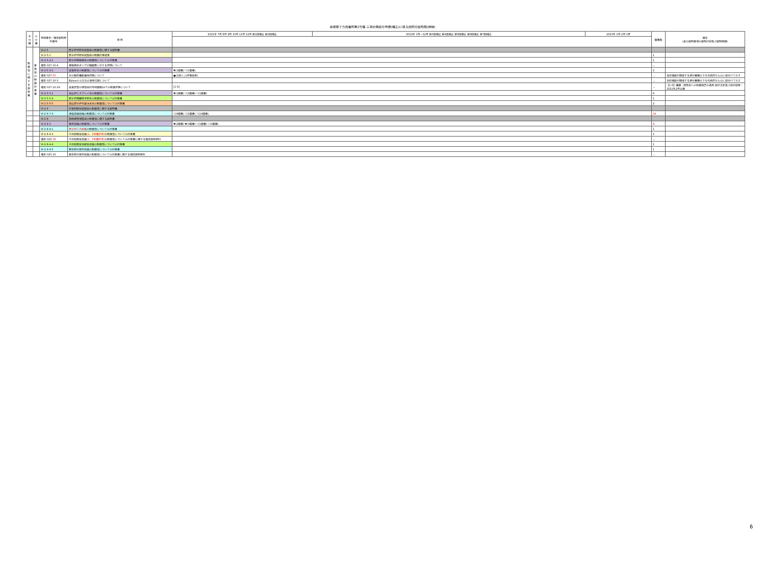島根原子力発電所第2号機 工事計画認可申請(補正)に係る説明可能時期(詳細)
| 大分類 | 小分類 | 目録番号／補足説明資料番号 | 項 目 | 2021年 7月 8月 9月 10月 11月 12月 第1回補正 第2回補正 | 2022年 1月〜12月 第3回補正 第4回補正 第5回補正 第6回補正 第7回補正 | 2023年 1月 2月 3月 | 図書数 | 備考 (主な説明事項の説明内容及び説明時期) |
| --- | --- | --- | --- | --- | --- | --- | --- | --- |
| 耐震性に関する説明書 | 各施設の耐震計算書 | Ⅵ-2-5 | 原子炉冷却系統施設の耐震性に関する説明書 | | | | | |
| | | Ⅵ-2-5-1 | 原子炉冷却系統施設の耐震計算結果 | | | | 1 | |
| | | Ⅵ-2-5-2-1 | 原子炉再循環系の耐震性についての計算書 | | | | 1 | |
| | | 補足-027-10-6 | 再循環系ポンプの軸固着に対する評価について | | | | － | |
| | | Ⅵ-2-5-3-1 | 主蒸気系の耐震性についての計算書 | ▼(1図書) ▽(1図書) | | | 2 | |
| | | 補足-027- 05 | 弁の動的機能維持評価について | ●(方針) ○(評価結果) | | | － | 当該補説が関連する添付書類のうち代表的なものに紐付けて示す |
| | | 補足-027-10-3 | Bijlaard の方法の適用文献について | | | | － | 当該補説が関連する添付書類のうち代表的なものに紐付けて示す |
| | | 補足-027-10-29 | 主蒸気管の弾性設計用地震動Sdでの耐震評価について | [1-6] | | | － | 【1-6】機器・配管系への制震装置の適用 設計方針及び設計結果：2022年2月以降 |
| | | Ⅵ-2-5-5-1 | 高圧炉心スプレイ系の耐震性についての計算書 | ▼(1図書) ▽(4図書) ▽(1図書) | | | 6 | |
| | | Ⅵ-2-5-5-4 | 原子炉隔離時冷却系の耐震性についての計算書 | | | | 1 | |
| | | Ⅵ-2-5-5-5 | 低圧原子炉代替注水系の耐震性についての計算書 | | | | 2 | |
| | | Ⅵ-2-6 | 計測制御系統施設の耐震性に関する説明書 | | | | | |
| | | Ⅵ-2-6-7-3 | 通信連絡設備の耐震性についての計算書 | ▽(8図書) ▽(2図書) ▽(14図書) | | | 24 | |
| | | Ⅵ-2-8 | 放射線管理施設の耐震性に関する説明書 | | | | | |
| | | Ⅵ-2-8-3 | 換気設備の耐震性についての計算書 | ▼(2図書) ▼(3図書) ▽(1図書) ▽(3図書) | | | 9 | |
| | | Ⅵ-2-8-4-1 | 原子炉二次遮蔽 の耐震性についての計算書 | | | | 1 | |
| | | Ⅵ-2-8-4-3 | 中央制御室遮蔽 (1，2号機共用) の耐震性についての計算書 | | | | 1 | |
| | | 補足-025- 09 | 中央制御室遮蔽 (1，2号機共用) の耐震性についての計算書に関する補足説明資料 | | | | － | |
| | | Ⅵ-2-8-4-4 | 中央制御室待避室遮蔽の耐震性についての計算書 | | | | 1 | |
| | | Ⅵ-2-8-4-5 | 緊急時対策所遮蔽の耐震性についての計算書 | | | | 1 | |
| | | 補足-025-10 | 緊急時対策所遮蔽の耐震性についての計算書に関する補足説明資料 | | | | － | |
6